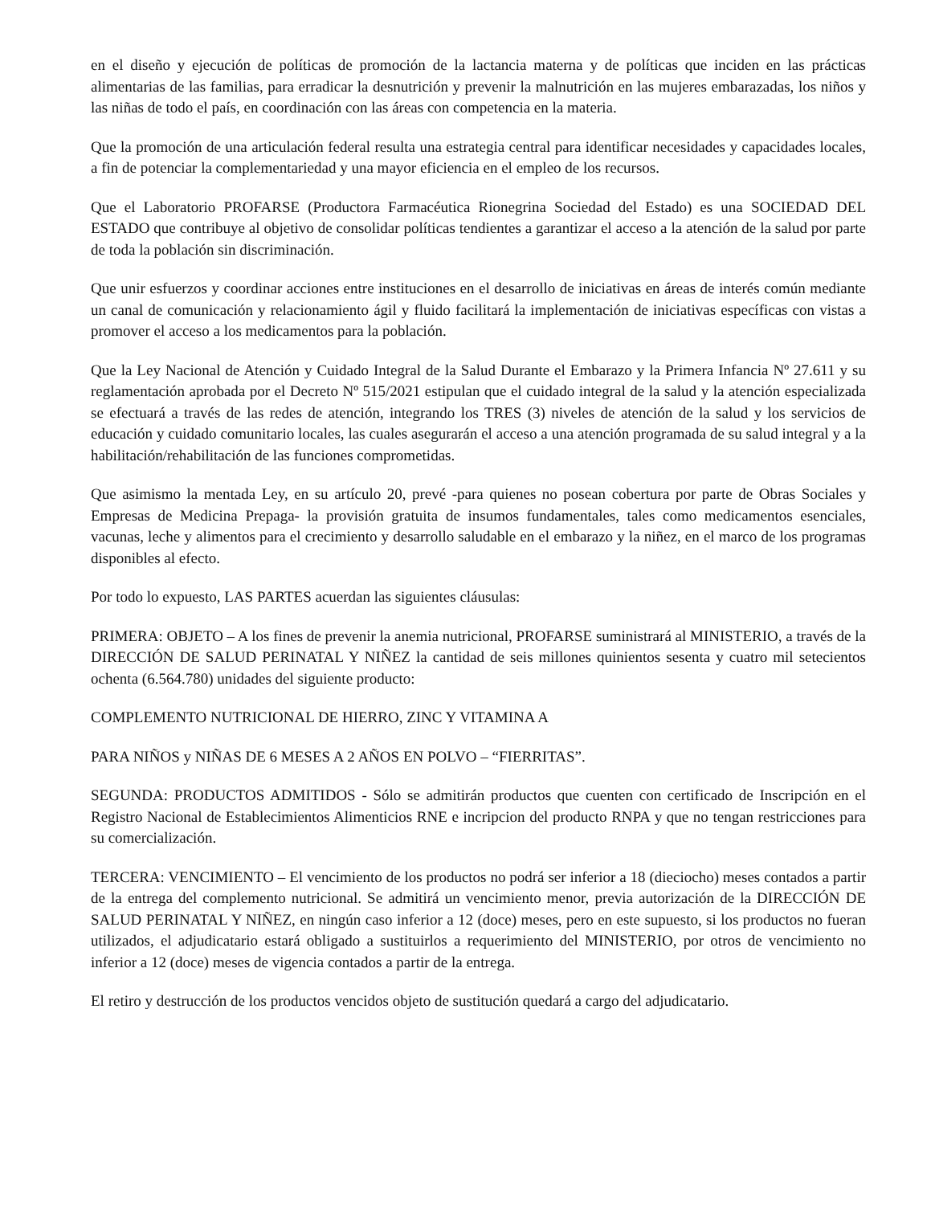en el diseño y ejecución de políticas de promoción de la lactancia materna y de políticas que inciden en las prácticas alimentarias de las familias, para erradicar la desnutrición y prevenir la malnutrición en las mujeres embarazadas, los niños y las niñas de todo el país, en coordinación con las áreas con competencia en la materia.
Que la promoción de una articulación federal resulta una estrategia central para identificar necesidades y capacidades locales, a fin de potenciar la complementariedad y una mayor eficiencia en el empleo de los recursos.
Que el Laboratorio PROFARSE (Productora Farmacéutica Rionegrina Sociedad del Estado) es una SOCIEDAD DEL ESTADO que contribuye al objetivo de consolidar políticas tendientes a garantizar el acceso a la atención de la salud por parte de toda la población sin discriminación.
Que unir esfuerzos y coordinar acciones entre instituciones en el desarrollo de iniciativas en áreas de interés común mediante un canal de comunicación y relacionamiento ágil y fluido facilitará la implementación de iniciativas específicas con vistas a promover el acceso a los medicamentos para la población.
Que la Ley Nacional de Atención y Cuidado Integral de la Salud Durante el Embarazo y la Primera Infancia Nº 27.611 y su reglamentación aprobada por el Decreto Nº 515/2021 estipulan que el cuidado integral de la salud y la atención especializada se efectuará a través de las redes de atención, integrando los TRES (3) niveles de atención de la salud y los servicios de educación y cuidado comunitario locales, las cuales asegurarán el acceso a una atención programada de su salud integral y a la habilitación/rehabilitación de las funciones comprometidas.
Que asimismo la mentada Ley, en su artículo 20, prevé -para quienes no posean cobertura por parte de Obras Sociales y Empresas de Medicina Prepaga- la provisión gratuita de insumos fundamentales, tales como medicamentos esenciales, vacunas, leche y alimentos para el crecimiento y desarrollo saludable en el embarazo y la niñez, en el marco de los programas disponibles al efecto.
Por todo lo expuesto, LAS PARTES acuerdan las siguientes cláusulas:
PRIMERA: OBJETO – A los fines de prevenir la anemia nutricional, PROFARSE suministrará al MINISTERIO, a través de la DIRECCIÓN DE SALUD PERINATAL Y NIÑEZ la cantidad de seis millones quinientos sesenta y cuatro mil setecientos ochenta (6.564.780) unidades del siguiente producto:
COMPLEMENTO NUTRICIONAL DE HIERRO, ZINC Y VITAMINA A
PARA NIÑOS y NIÑAS DE 6 MESES A 2 AÑOS EN POLVO – “FIERRITAS”.
SEGUNDA: PRODUCTOS ADMITIDOS - Sólo se admitirán productos que cuenten con certificado de Inscripción en el Registro Nacional de Establecimientos Alimenticios RNE e incripcion del producto RNPA y que no tengan restricciones para su comercialización.
TERCERA: VENCIMIENTO – El vencimiento de los productos no podrá ser inferior a 18 (dieciocho) meses contados a partir de la entrega del complemento nutricional. Se admitirá un vencimiento menor, previa autorización de la DIRECCIÓN DE SALUD PERINATAL Y NIÑEZ, en ningún caso inferior a 12 (doce) meses, pero en este supuesto, si los productos no fueran utilizados, el adjudicatario estará obligado a sustituirlos a requerimiento del MINISTERIO, por otros de vencimiento no inferior a 12 (doce) meses de vigencia contados a partir de la entrega.
El retiro y destrucción de los productos vencidos objeto de sustitución quedará a cargo del adjudicatario.